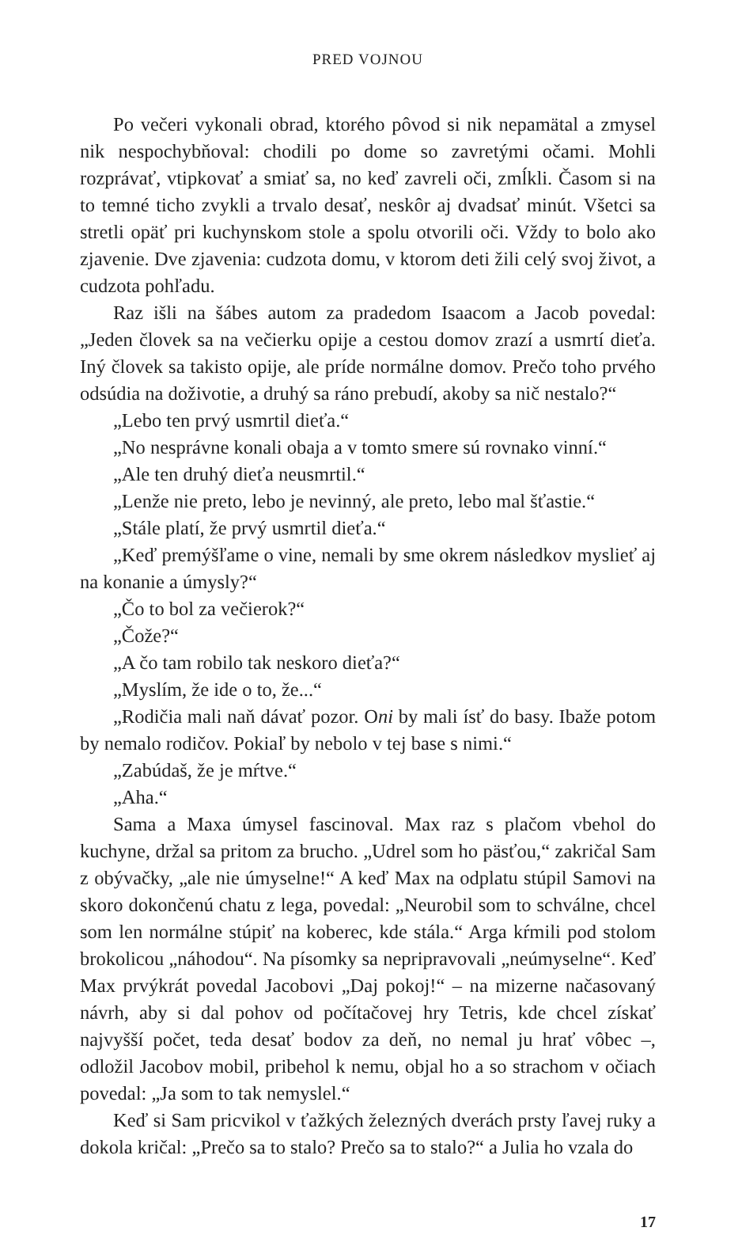PRED VOJNOU
Po večeri vykonali obrad, ktorého pôvod si nik nepamätal a zmysel nik nespochybňoval: chodili po dome so zavretými očami. Mohli rozprávať, vtipkovať a smiať sa, no keď zavreli oči, zmĺkli. Časom si na to temné ticho zvykli a trvalo desať, neskôr aj dvadsať minút. Všetci sa stretli opäť pri kuchynskom stole a spolu otvorili oči. Vždy to bolo ako zjavenie. Dve zjavenia: cudzota domu, v ktorom deti žili celý svoj život, a cudzota pohľadu.
Raz išli na šábes autom za pradedom Isaacom a Jacob povedal: „Jeden človek sa na večierku opije a cestou domov zrazí a usmrtí dieťa. Iný človek sa takisto opije, ale príde normálne domov. Prečo toho prvého odsúdia na doživotie, a druhý sa ráno prebudí, akoby sa nič nestalo?“
„Lebo ten prvý usmrtil dieťa.“
„No nesprávne konali obaja a v tomto smere sú rovnako vinní.“
„Ale ten druhý dieťa neusmrtil.“
„Lenže nie preto, lebo je nevinný, ale preto, lebo mal šťastie.“
„Stále platí, že prvý usmrtil dieťa.“
„Keď premýšľame o vine, nemali by sme okrem následkov myslieť aj na konanie a úmysly?“
„Čo to bol za večierok?“
„Čože?“
„A čo tam robilo tak neskoro dieťa?“
„Myslím, že ide o to, že...“
„Rodičia mali naň dávať pozor. Oni by mali ísť do basy. Ibaže potom by nemalo rodičov. Pokiaľ by nebolo v tej base s nimi.“
„Zabúdaš, že je mŕtve.“
„Aha.“
Sama a Maxa úmysel fascinoval. Max raz s plačom vbehol do kuchyne, držal sa pritom za brucho. „Udrel som ho päsťou,“ zakričal Sam z obývačky, „ale nie úmyselne!“ A keď Max na odplatu stúpil Samovi na skoro dokončenú chatu z lega, povedal: „Neurobil som to schválne, chcel som len normálne stúpiť na koberec, kde stála.“ Arga kŕmili pod stolom brokolicou „náhodou“. Na písomky sa nepripravovali „neúmyselne“. Keď Max prvýkrát povedal Jacobovi „Daj pokoj!“ – na mizerne načasovaný návrh, aby si dal pohov od počítačovej hry Tetris, kde chcel získať najvyšší počet, teda desať bodov za deň, no nemal ju hrať vôbec –, odložil Jacobov mobil, pribehol k nemu, objal ho a so strachom v očiach povedal: „Ja som to tak nemyslel.“
Keď si Sam pricvikol v ťažkých železných dverách prsty ľavej ruky a dokola kričal: „Prečo sa to stalo? Prečo sa to stalo?“ a Julia ho vzala do
17